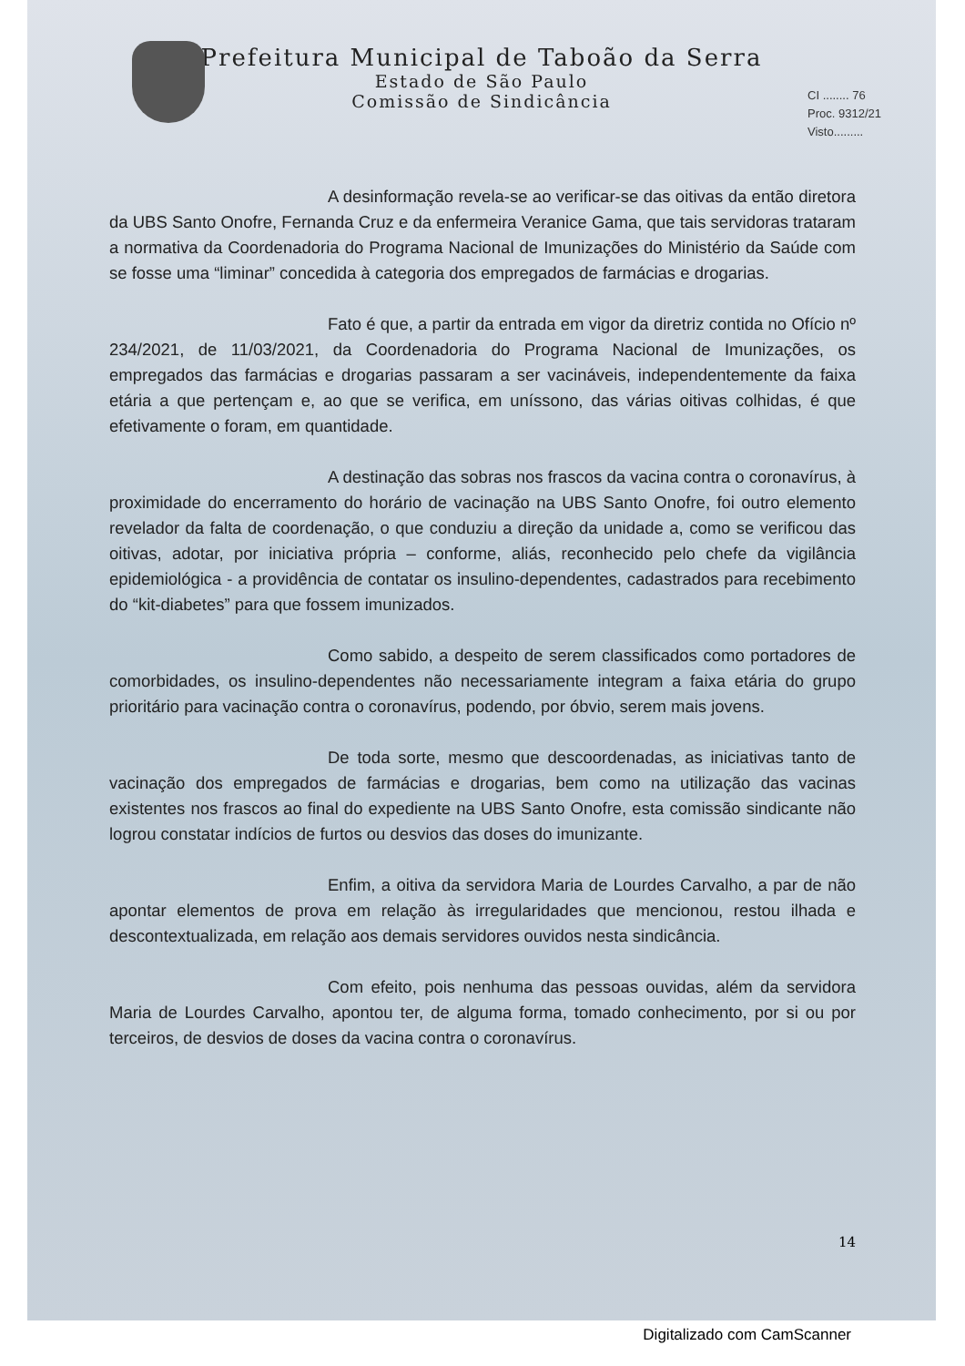Prefeitura Municipal de Taboão da Serra
Estado de São Paulo
Comissão de Sindicância
CI ........ 76
Proc. 9312/21
Visto.........
A desinformação revela-se ao verificar-se das oitivas da então diretora da UBS Santo Onofre, Fernanda Cruz e da enfermeira Veranice Gama, que tais servidoras trataram a normativa da Coordenadoria do Programa Nacional de Imunizações do Ministério da Saúde com se fosse uma “liminar” concedida à categoria dos empregados de farmácias e drogarias.
Fato é que, a partir da entrada em vigor da diretriz contida no Ofício nº 234/2021, de 11/03/2021, da Coordenadoria do Programa Nacional de Imunizações, os empregados das farmácias e drogarias passaram a ser vacináveis, independentemente da faixa etária a que pertençam e, ao que se verifica, em uníssono, das várias oitivas colhidas, é que efetivamente o foram, em quantidade.
A destinação das sobras nos frascos da vacina contra o coronavírus, à proximidade do encerramento do horário de vacinação na UBS Santo Onofre, foi outro elemento revelador da falta de coordenação, o que conduziu a direção da unidade a, como se verificou das oitivas, adotar, por iniciativa própria – conforme, aliás, reconhecido pelo chefe da vigilância epidemiológica - a providência de contatar os insulino-dependentes, cadastrados para recebimento do “kit-diabetes” para que fossem imunizados.
Como sabido, a despeito de serem classificados como portadores de comorbidades, os insulino-dependentes não necessariamente integram a faixa etária do grupo prioritário para vacinação contra o coronavírus, podendo, por óbvio, serem mais jovens.
De toda sorte, mesmo que descoordenadas, as iniciativas tanto de vacinação dos empregados de farmácias e drogarias, bem como na utilização das vacinas existentes nos frascos ao final do expediente na UBS Santo Onofre, esta comissão sindicante não logrou constatar indícios de furtos ou desvios das doses do imunizante.
Enfim, a oitiva da servidora Maria de Lourdes Carvalho, a par de não apontar elementos de prova em relação às irregularidades que mencionou, restou ilhada e descontextualizada, em relação aos demais servidores ouvidos nesta sindicância.
Com efeito, pois nenhuma das pessoas ouvidas, além da servidora Maria de Lourdes Carvalho, apontou ter, de alguma forma, tomado conhecimento, por si ou por terceiros, de desvios de doses da vacina contra o coronavírus.
14
Digitalizado com CamScanner